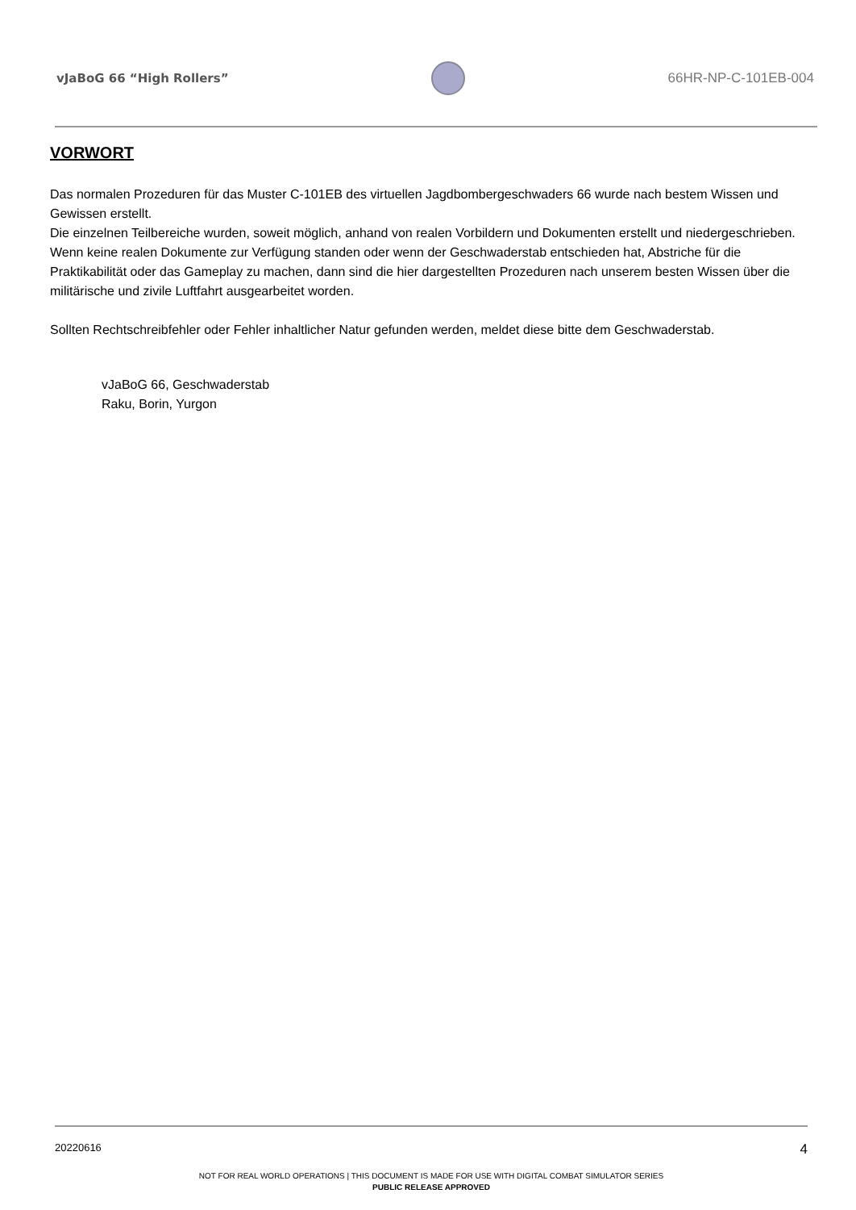vJaBoG 66 “High Rollers” 66HR-NP-C-101EB-004
VORWORT
Das normalen Prozeduren für das Muster C-101EB des virtuellen Jagdbombergeschwaders 66 wurde nach bestem Wissen und Gewissen erstellt.
Die einzelnen Teilbereiche wurden, soweit möglich, anhand von realen Vorbildern und Dokumenten erstellt und niedergeschrieben. Wenn keine realen Dokumente zur Verfügung standen oder wenn der Geschwaderstab entschieden hat, Abstriche für die Praktikabilität oder das Gameplay zu machen, dann sind die hier dargestellten Prozeduren nach unserem besten Wissen über die militärische und zivile Luftfahrt ausgearbeitet worden.
Sollten Rechtschreibfehler oder Fehler inhaltlicher Natur gefunden werden, meldet diese bitte dem Geschwaderstab.
vJaBoG 66, Geschwaderstab
Raku, Borin, Yurgon
20220616 4
NOT FOR REAL WORLD OPERATIONS | THIS DOCUMENT IS MADE FOR USE WITH DIGITAL COMBAT SIMULATOR SERIES
PUBLIC RELEASE APPROVED